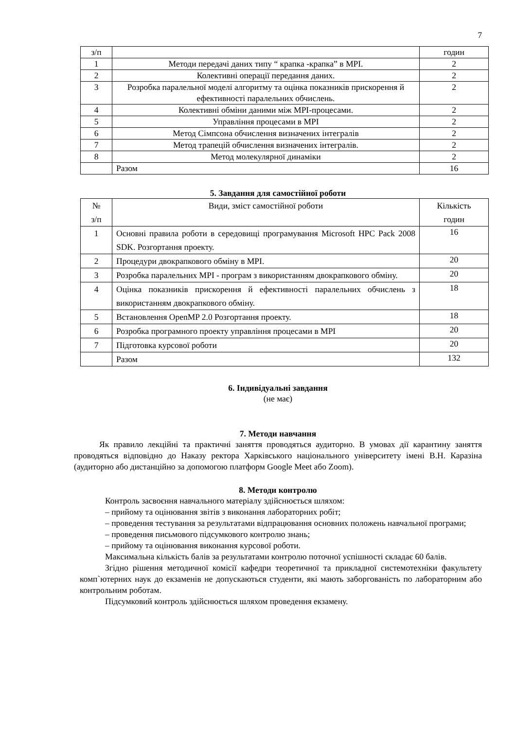7
| з/п | | годин |
| 1 | Методи передачі даних типу “ крапка -крапка” в MPI. | 2 |
| 2 | Колективні операції передання даних. | 2 |
| 3 | Розробка паралельної моделі алгоритму та оцінка показників прискорення й ефективності паралельних обчислень. | 2 |
| 4 | Колективні обміни даними між MPI-процесами. | 2 |
| 5 | Управління процесами в MPI | 2 |
| 6 | Метод Сімпсона обчислення визначених інтегралів | 2 |
| 7 | Метод трапецій обчислення визначених інтегралів. | 2 |
| 8 | Метод молекулярної динаміки | 2 |
| | Разом | 16 |
5. Завдання для самостійної роботи
| № з/п | Види, зміст самостійної роботи | Кількість годин |
| 1 | Основні правила роботи в середовищі програмування Microsoft HPC Pack 2008 SDK. Розгортання проекту. | 16 |
| 2 | Процедури двокрапкового обміну в MPI. | 20 |
| 3 | Розробка паралельних MPI - програм з використанням двокрапкового обміну. | 20 |
| 4 | Оцінка показників прискорення й ефективності паралельних обчислень з використанням двокрапкового обміну. | 18 |
| 5 | Встановлення OpenMP 2.0 Розгортання проекту. | 18 |
| 6 | Розробка програмного проекту управління процесами в MPI | 20 |
| 7 | Підготовка курсової роботи | 20 |
| | Разом | 132 |
6. Індивідуальні завдання
(не має)
7. Методи навчання
Як правило лекційні та практичні заняття проводяться аудиторно. В умовах дії карантину заняття проводяться відповідно до Наказу ректора Харківського національного університету імені В.Н. Каразіна (аудиторно або дистанційно за допомогою платформ Google Meet або Zoom).
8. Методи контролю
Контроль засвоєння навчального матеріалу здійснюється шляхом:
– прийому та оцінювання звітів з виконання лабораторних робіт;
– проведення тестування за результатами відпрацювання основних положень навчальної програми;
– проведення письмового підсумкового контролю знань;
– прийому та оцінювання виконання курсової роботи.
Максимальна кількість балів за результатами контролю поточної успішності складає 60 балів.
Згідно рішення методичної комісії кафедри теоретичної та прикладної системотехніки факультету комп`ютерних наук до екзаменів не допускаються студенти, які мають заборгованість по лабораторним або контрольним роботам.
Підсумковий контроль здійснюється шляхом проведення екзамену.